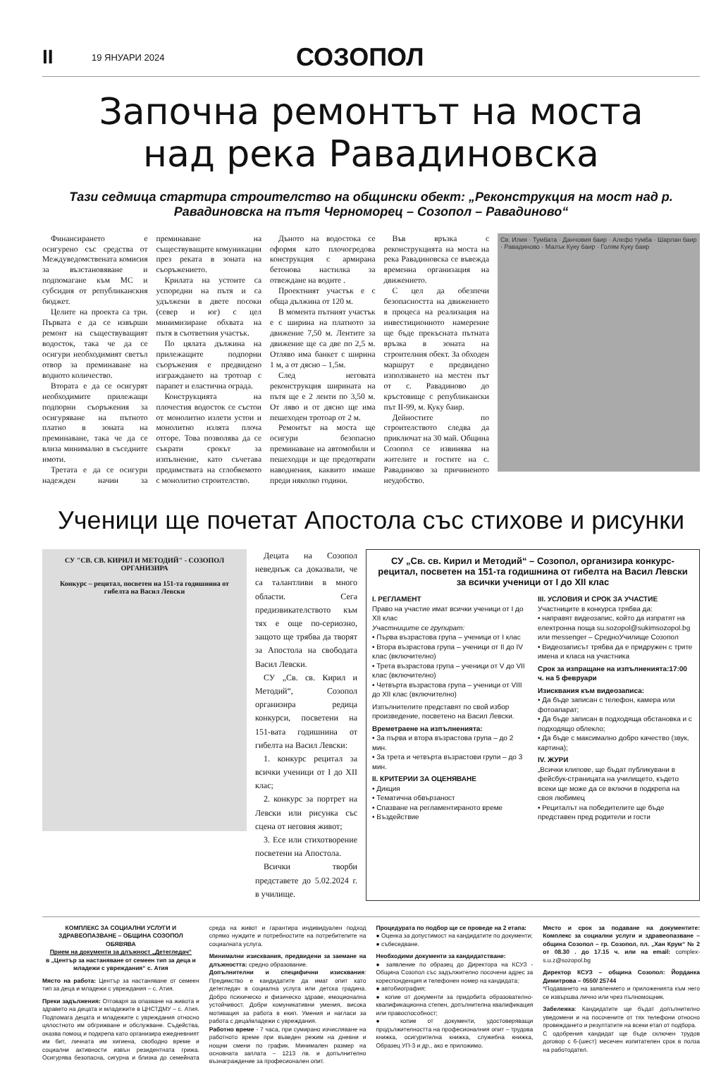II 19 ЯНУАРИ 2024 СОЗОПОЛ
Започна ремонтът на моста
над река Равадиновска
Тази седмица стартира строителство на общински обект: „Реконструкция на мост над р. Равадиновска на пътя Черноморец – Созопол – Равадиново“
Финансирането е осигурено със средства от Междуведомствената комисия за възстановяване и подпомагане към МС и субсидия от републиканския бюджет.
Целите на проекта са три. Първата е да се извърши ремонт на съществуващият водосток, така че да се осигури необходимият светъл отвор за преминаване на водното количество.
Втората е да се осигурят необходимите прилежащи подпорни съоръжения за осигуряване на пътното платно в зоната на преминаване, така че да се влиза минимално в съседните имоти.
Третата е да се осигури надежден начин за преминаване на съществуващите комуникации през реката в зоната на съоръжението.
Крилата на устоите са успоредни на пътя и са удължени в двете посоки (север и юг) с цел минимизиране обхвата на пътя в съответния участък.
По цялата дължина на прилежащите подпорни съоръжения е предвидено изграждането на тротоар с парапет и еластична ограда.
Конструкцията на плочестия водосток се състои от монолитно излети устои и монолитно излята плоча отгоре. Това позволява да се съкрати срокът за изпълнение, като съчетава предимствата на сглобяемото с монолитно строителство.
Дъното на водостока се оформя като плочогредова конструкция с армирана бетонова настилка за отвеждане на водите .
Проектният участък е с обща дължина от 120 м.
В момента пътният участък е с ширина на платното за движение 7,50 м. Лентите за движение ще са две по 2,5 м. Отляво има банкет с ширина 1 м, а от дясно – 1,5м.
След неговата реконструкция ширината на пътя ще е 2 ленти по 3,50 м. От ляво и от дясно ще има пешеходен тротоар от 2 м.
Ремонтът на моста ще осигури безопасно преминаване на автомобили и пешеходци и ще предотврати наводнения, каквито имаше преди няколко години.
Във връзка с реконструкцията на моста на река Равадиновска се въвежда временна организация на движението.
С цел да обезпечи безопасността на движението в процеса на реализация на инвестиционното намерение ще бъде прекъсната пътната връзка в зоната на строителния обект. За обходен маршрут е предвидено използването на местен път от с. Равадиново до кръстовище с републикански път II-99, м. Куку баир.
Дейностите по строителството следва да приключат на 30 май. Община Созопол се извинява на жителите и гостите на с. Равадиново за причиненото неудобство.
Св. Илия · Тумбата · Данчовия баир · Алефо тумба · Шарлан баир · Равадиново · Малък Куку баир · Голям Куку баир
Ученици ще почетат Апостола със стихове и рисунки
СУ "СВ. СВ. КИРИЛ И МЕТОДИЙ" - СОЗОПОЛ
ОРГАНИЗИРА
Конкурс – рецитал, посветен на 151-та годишнина от гибелта на Васил Левски
Децата на Созопол неведнъж са доказвали, че са талантливи в много области. Сега предизвикателството към тях е още по-сериозно, защото ще трябва да творят за Апостола на свободата Васил Левски.
СУ „Св. св. Кирил и Методий“, Созопол организира редица конкурси, посветени на 151-вата годишнина от гибелта на Васил Левски:
1. конкурс рецитал за всички ученици от I до XII клас;
2. конкурс за портрет на Левски или рисунка със сцена от неговия живот;
3. Есе или стихотворение посветени на Апостола.
Всички творби представете до 5.02.2024 г. в училище.
СУ „Св. св. Кирил и Методий“ – Созопол, организира конкурс-рецитал, посветен на 151-та годишнина от гибелта на Васил Левски за всички ученици от I до XII клас
I. РЕГЛАМЕНТ
Право на участие имат всички ученици от I до XII клас
Участниците се групират:
• Първа възрастова група – ученици от I клас
• Втора възрастова група – ученици от II до IV клас (включително)
• Трета възрастова група – ученици от V до VII клас (включително)
• Четвърта възрастова група – ученици от VIII до XII клас (включително)
Изпълнителите представят по свой избор произведение, посветено на Васил Левски.
Времетраене на изпълненията:
• За първа и втора възрастова група – до 2 мин.
• За трета и четвърта възрастови групи – до 3 мин.
II. КРИТЕРИИ ЗА ОЦЕНЯВАНЕ
• Дикция
• Тематична обвързаност
• Спазване на регламентираното време
• Въздействие
III. УСЛОВИЯ И СРОК ЗА УЧАСТИЕ
Участниците в конкурса трябва да:
• направят видеозапис, който да изпратят на електронна поща su.sozopol@sukimsozopol.bg или messenger – СредноУчилище Созопол
• Видеозаписът трябва да е придружен с трите имена и класа на участника
Срок за изпращане на изпълненията:17:00 ч. на 5 февруари
Изисквания към видеозаписа:
• Да бъде записан с телефон, камера или фотоапарат;
• Да бъде записан в подходяща обстановка и с подходящо облекло;
• Да бъде с максимално добро качество (звук, картина);
IV. ЖУРИ
„Всички клипове, ще бъдат публикувани в фейсбук-страницата на училището, където всеки ще може да се включи в подкрепа на своя любимец
• Рециталът на победителите ще бъде представен пред родители и гости
КОМПЛЕКС ЗА СОЦИАЛНИ УСЛУГИ И ЗДРАВЕОПАЗВАНЕ – ОБЩИНА СОЗОПОЛ
ОБЯВЯВА
Прием на документи за длъжност „Детегледач“
в „Център за настаняване от семеен тип за деца и младежи с увреждания“ с. Атия
Място на работа: Център за настаняване от семеен тип за деца и младежи с увреждания – с. Атия.
Преки задължения: Отговаря за опазване на живота и здравето на децата и младежите в ЦНСТДМУ – с. Атия. Подпомага децата и младежите с увреждания относно цялостното им обгрижване и обслужване. Съдейства, оказва помощ и подкрепа като организира ежедневният им бит, личната им хигиена, свободно време и социални активности извън резидентната грижа. Осигурява безопасна, сигурна и близка до семейната среда на живот и гарантира индивидуален подход спрямо нуждите и потребностите на потребителите на социалната услуга.
Минимални изисквания, предвидени за заемане на длъжността: средно образование.
Допълнителни и специфични изисквания: Предимство е кандидатите да имат опит като детегледач в социална услуга или детска градина. Добро психическо и физическо здраве, емоционална устойчивост. Добри комуникативни умения, висока мотивация за работа в екип. Умения и нагласи за работа с деца/младежи с увреждания.
Работно време - 7 часа, при сумирано изчисляване на работното време при въведен режим на дневни и нощни смени по график. Минимален размер на основната заплата – 1213 лв. и допълнително възнаграждение за професионален опит.
Процедурата по подбор ще се проведе на 2 етапа:
● Оценка за допустимост на кандидатите по документи;
● събеседване.
Необходими документи за кандидатстване:
● заявление по образец до Директора на КСУЗ - Община Созопол със задължително посочени адрес за кореспонденция и телефонен номер на кандидата;
● автобиография;
● копие от документи за придобита образователно-квалификационна степен, допълнителна квалификация или правоспособност;
● копие от документи, удостоверяващи продължителността на професионалния опит – трудова книжка, осигурителна книжка, служебна книжка, Образец УП-3 и др., ако е приложимо.
Място и срок за подаване на документите: Комплекс за социални услуги и здравеопазване – община Созопол – гр. Созопол, пл. „Хан Крум“ № 2 от 08.30 . до 17.15 ч. или на email: complex-s.u.z@sozopol.bg
Директор КСУЗ – община Созопол: Йорданка Димитрова – 0550/ 25744
*Подаването на заявлението и приложенията към него се извършва лично или чрез пълномощник.
Забележка: Кандидатите ще бъдат допълнително уведомени и на посочените от тях телефони относно провеждането и резултатите на всеки етап от подбора.
С одобрения кандидат ще бъде сключен трудов договор с 6-(шест) месечен изпитателен срок в полза на работодател.